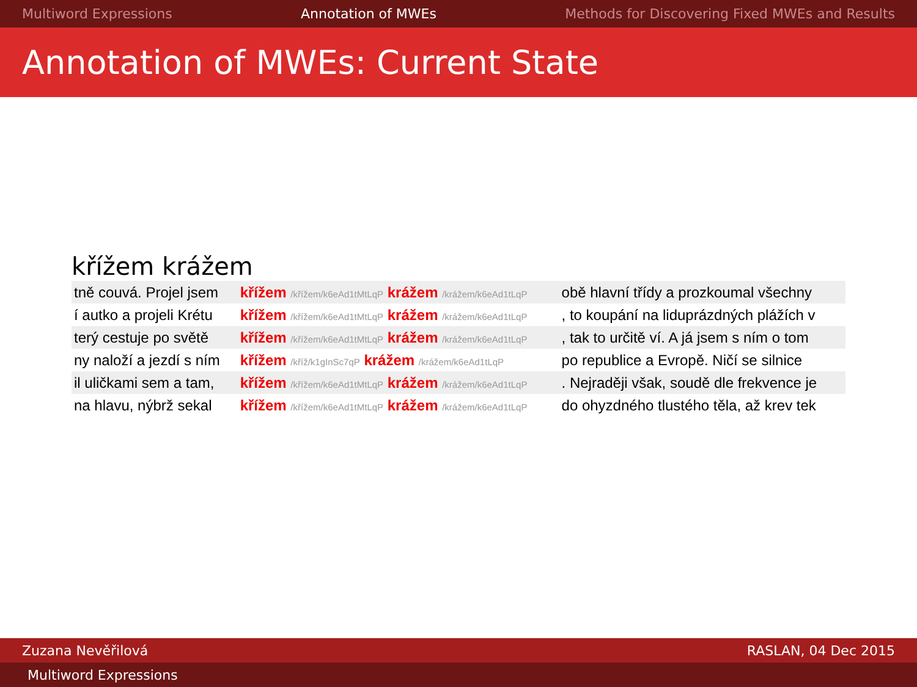Multiword Expressions Annotation of MWEs Methods for Discovering Fixed MWEs and Results
Annotation of MWEs: Current State
křížem krážem
| tně couvá. Projel jsem | křížem /křížem/k6eAd1tMtLqP krážem /krážem/k6eAd1tLqP | obě hlavní třídy a prozkoumal všechny |
| í autko a projeli Krétu | křížem /křížem/k6eAd1tMtLqP krážem /krážem/k6eAd1tLqP | , to koupání na liduprázdných plážích v |
| terý cestuje po světě | křížem /křížem/k6eAd1tMtLqP krážem /krážem/k6eAd1tLqP | , tak to určitě ví. A já jsem s ním o tom |
| ny naloží a jezdí s ním | křížem /kříž/k1gInSc7qP krážem /krážem/k6eAd1tLqP | po republice a Evropě. Ničí se silnice |
| il uličkami sem a tam, | křížem /křížem/k6eAd1tMtLqP krážem /krážem/k6eAd1tLqP | . Nejraději však, soudě dle frekvence je |
| na hlavu, nýbrž sekal | křížem /křížem/k6eAd1tMtLqP krážem /krážem/k6eAd1tLqP | do ohyzdného tlustého těla, až krev tek |
Zuzana Nevěřilová RASLAN, 04 Dec 2015
Multiword Expressions